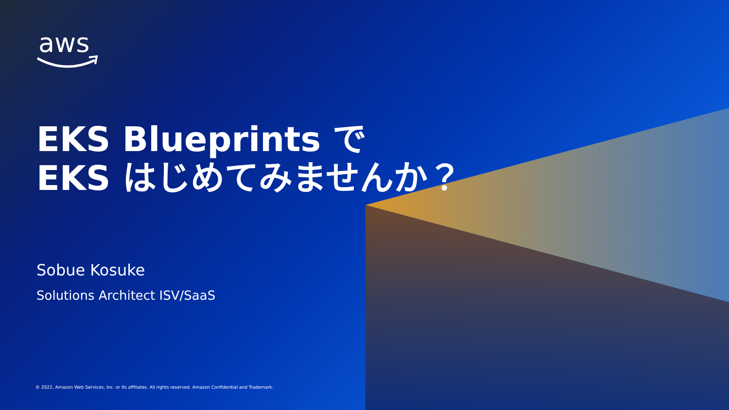aws
EKS Blueprints で
EKS はじめてみませんか？
Sobue Kosuke
Solutions Architect ISV/SaaS
© 2022, Amazon Web Services, Inc. or its affiliates. All rights reserved. Amazon Confidential and Trademark.